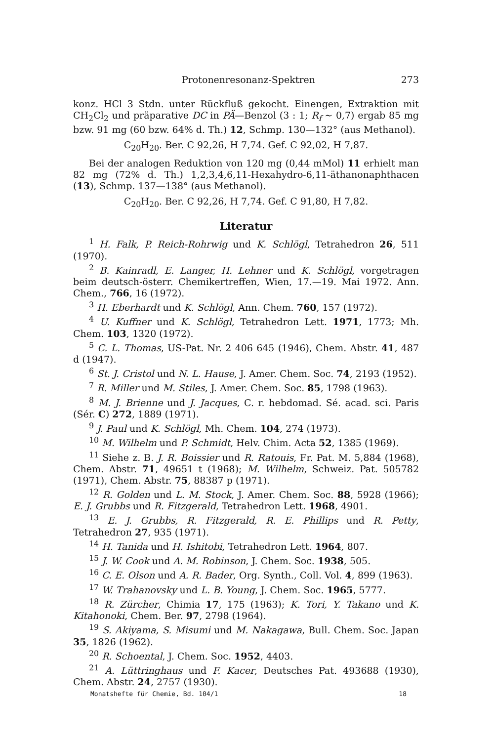Protonenresonanz-Spektren 273
konz. HCl 3 Stdn. unter Rückfluß gekocht. Einengen, Extraktion mit CH<sub>2</sub>Cl<sub>2</sub> und präparative DC in PÄ—Benzol (3 : 1; R<sub>f</sub> ~ 0,7) ergab 85 mg bzw. 91 mg (60 bzw. 64% d. Th.) 12, Schmp. 130—132° (aus Methanol).
C<sub>20</sub>H<sub>20</sub>. Ber. C 92,26, H 7,74. Gef. C 92,02, H 7,87.
Bei der analogen Reduktion von 120 mg (0,44 mMol) 11 erhielt man 82 mg (72% d. Th.) 1,2,3,4,6,11-Hexahydro-6,11-äthanonaphthacen (13), Schmp. 137—138° (aus Methanol).
C<sub>20</sub>H<sub>20</sub>. Ber. C 92,26, H 7,74. Gef. C 91,80, H 7,82.
Literatur
<sup>1</sup> H. Falk, P. Reich-Rohrwig und K. Schlögl, Tetrahedron 26, 511 (1970).
<sup>2</sup> B. Kainradl, E. Langer, H. Lehner und K. Schlögl, vorgetragen beim deutsch-österr. Chemikertreffen, Wien, 17.—19. Mai 1972. Ann. Chem., 766, 16 (1972).
<sup>3</sup> H. Eberhardt und K. Schlögl, Ann. Chem. 760, 157 (1972).
<sup>4</sup> U. Kuffner und K. Schlögl, Tetrahedron Lett. 1971, 1773; Mh. Chem. 103, 1320 (1972).
<sup>5</sup> C. L. Thomas, US-Pat. Nr. 2 406 645 (1946), Chem. Abstr. 41, 487 d (1947).
<sup>6</sup> St. J. Cristol und N. L. Hause, J. Amer. Chem. Soc. 74, 2193 (1952).
<sup>7</sup> R. Miller und M. Stiles, J. Amer. Chem. Soc. 85, 1798 (1963).
<sup>8</sup> M. J. Brienne und J. Jacques, C. r. hebdomad. Sé. acad. sci. Paris (Sér. C) 272, 1889 (1971).
<sup>9</sup> J. Paul und K. Schlögl, Mh. Chem. 104, 274 (1973).
<sup>10</sup> M. Wilhelm und P. Schmidt, Helv. Chim. Acta 52, 1385 (1969).
<sup>11</sup> Siehe z. B. J. R. Boissier und R. Ratouis, Fr. Pat. M. 5,884 (1968), Chem. Abstr. 71, 49651 t (1968); M. Wilhelm, Schweiz. Pat. 505782 (1971), Chem. Abstr. 75, 88387 p (1971).
<sup>12</sup> R. Golden und L. M. Stock, J. Amer. Chem. Soc. 88, 5928 (1966); E. J. Grubbs und R. Fitzgerald, Tetrahedron Lett. 1968, 4901.
<sup>13</sup> E. J. Grubbs, R. Fitzgerald, R. E. Phillips und R. Petty, Tetrahedron 27, 935 (1971).
<sup>14</sup> H. Tanida und H. Ishitobi, Tetrahedron Lett. 1964, 807.
<sup>15</sup> J. W. Cook und A. M. Robinson, J. Chem. Soc. 1938, 505.
<sup>16</sup> C. E. Olson und A. R. Bader, Org. Synth., Coll. Vol. 4, 899 (1963).
<sup>17</sup> W. Trahanovsky und L. B. Young, J. Chem. Soc. 1965, 5777.
<sup>18</sup> R. Zürcher, Chimia 17, 175 (1963); K. Tori, Y. Takano und K. Kitahonoki, Chem. Ber. 97, 2798 (1964).
<sup>19</sup> S. Akiyama, S. Misumi und M. Nakagawa, Bull. Chem. Soc. Japan 35, 1826 (1962).
<sup>20</sup> R. Schoental, J. Chem. Soc. 1952, 4403.
<sup>21</sup> A. Lüttringhaus und F. Kacer, Deutsches Pat. 493688 (1930), Chem. Abstr. 24, 2757 (1930).
Monatshefte für Chemie, Bd. 104/1 18